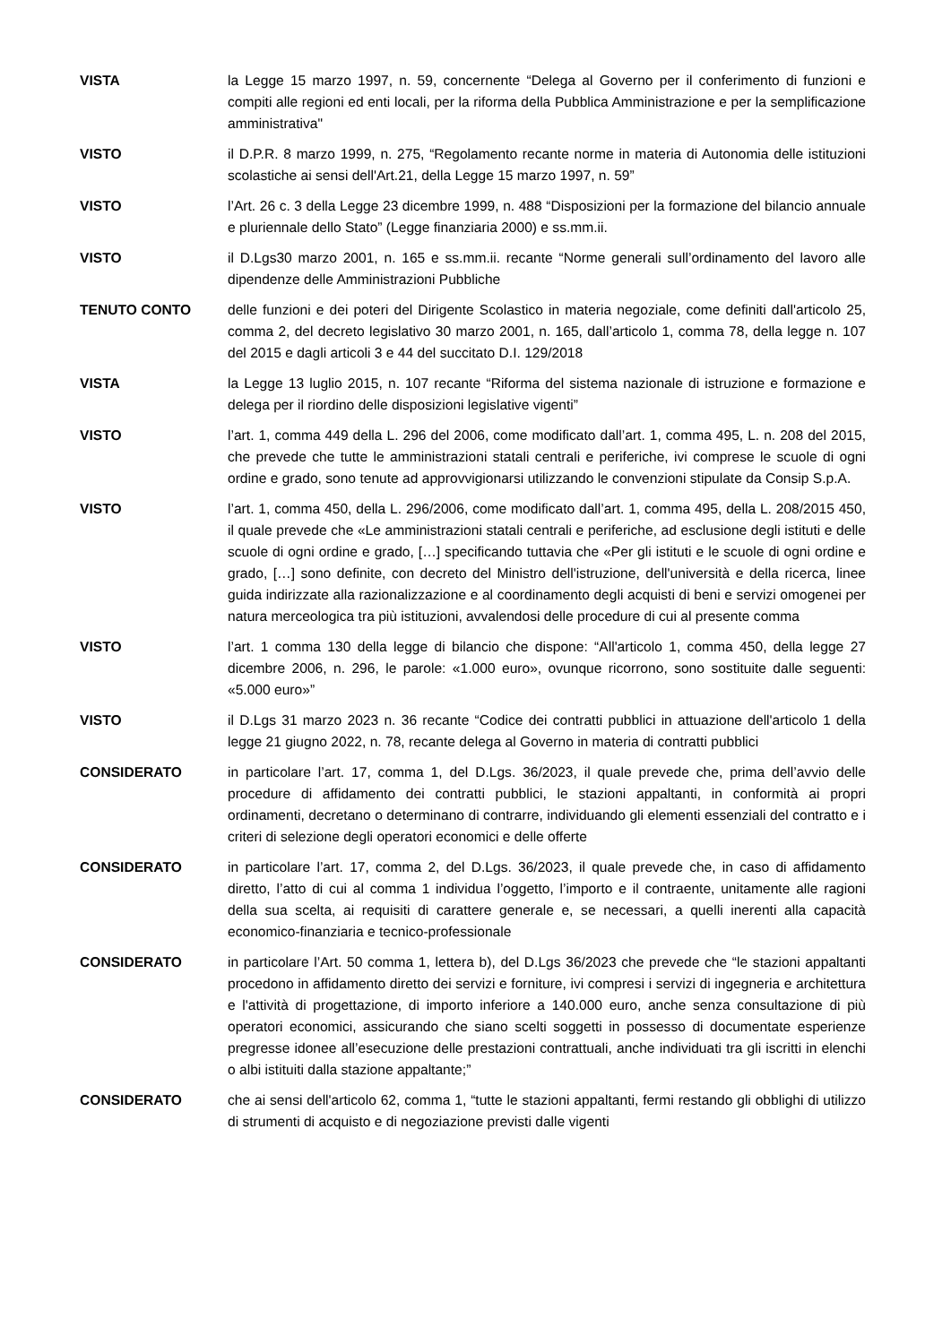VISTA la Legge 15 marzo 1997, n. 59, concernente “Delega al Governo per il conferimento di funzioni e compiti alle regioni ed enti locali, per la riforma della Pubblica Amministrazione e per la semplificazione amministrativa"
VISTO il D.P.R. 8 marzo 1999, n. 275, “Regolamento recante norme in materia di Autonomia delle istituzioni scolastiche ai sensi dell'Art.21, della Legge 15 marzo 1997, n. 59”
VISTO l’Art. 26 c. 3 della Legge 23 dicembre 1999, n. 488 “Disposizioni per la formazione del bilancio annuale e pluriennale dello Stato” (Legge finanziaria 2000) e ss.mm.ii.
VISTO il D.Lgs30 marzo 2001, n. 165 e ss.mm.ii. recante “Norme generali sull’ordinamento del lavoro alle dipendenze delle Amministrazioni Pubbliche
TENUTO CONTO delle funzioni e dei poteri del Dirigente Scolastico in materia negoziale, come definiti dall'articolo 25, comma 2, del decreto legislativo 30 marzo 2001, n. 165, dall’articolo 1, comma 78, della legge n. 107 del 2015 e dagli articoli 3 e 44 del succitato D.I. 129/2018
VISTA la Legge 13 luglio 2015, n. 107 recante “Riforma del sistema nazionale di istruzione e formazione e delega per il riordino delle disposizioni legislative vigenti”
VISTO l’art. 1, comma 449 della L. 296 del 2006, come modificato dall’art. 1, comma 495, L. n. 208 del 2015, che prevede che tutte le amministrazioni statali centrali e periferiche, ivi comprese le scuole di ogni ordine e grado, sono tenute ad approvvigionarsi utilizzando le convenzioni stipulate da Consip S.p.A.
VISTO l’art. 1, comma 450, della L. 296/2006, come modificato dall’art. 1, comma 495, della L. 208/2015 450, il quale prevede che «Le amministrazioni statali centrali e periferiche, ad esclusione degli istituti e delle scuole di ogni ordine e grado, […] specificando tuttavia che «Per gli istituti e le scuole di ogni ordine e grado, […] sono definite, con decreto del Ministro dell'istruzione, dell'università e della ricerca, linee guida indirizzate alla razionalizzazione e al coordinamento degli acquisti di beni e servizi omogenei per natura merceologica tra più istituzioni, avvalendosi delle procedure di cui al presente comma
VISTO l’art. 1 comma 130 della legge di bilancio che dispone: “All'articolo 1, comma 450, della legge 27 dicembre 2006, n. 296, le parole: «1.000 euro», ovunque ricorrono, sono sostituite dalle seguenti: «5.000 euro»”
VISTO il D.Lgs 31 marzo 2023 n. 36 recante “Codice dei contratti pubblici in attuazione dell'articolo 1 della legge 21 giugno 2022, n. 78, recante delega al Governo in materia di contratti pubblici
CONSIDERATO in particolare l’art. 17, comma 1, del D.Lgs. 36/2023, il quale prevede che, prima dell’avvio delle procedure di affidamento dei contratti pubblici, le stazioni appaltanti, in conformità ai propri ordinamenti, decretano o determinano di contrarre, individuando gli elementi essenziali del contratto e i criteri di selezione degli operatori economici e delle offerte
CONSIDERATO in particolare l’art. 17, comma 2, del D.Lgs. 36/2023, il quale prevede che, in caso di affidamento diretto, l’atto di cui al comma 1 individua l’oggetto, l’importo e il contraente, unitamente alle ragioni della sua scelta, ai requisiti di carattere generale e, se necessari, a quelli inerenti alla capacità economico-finanziaria e tecnico-professionale
CONSIDERATO in particolare l’Art. 50 comma 1, lettera b), del D.Lgs 36/2023 che prevede che “le stazioni appaltanti procedono in affidamento diretto dei servizi e forniture, ivi compresi i servizi di ingegneria e architettura e l'attività di progettazione, di importo inferiore a 140.000 euro, anche senza consultazione di più operatori economici, assicurando che siano scelti soggetti in possesso di documentate esperienze pregresse idonee all’esecuzione delle prestazioni contrattuali, anche individuati tra gli iscritti in elenchi o albi istituiti dalla stazione appaltante;”
CONSIDERATO che ai sensi dell'articolo 62, comma 1, “tutte le stazioni appaltanti, fermi restando gli obblighi di utilizzo di strumenti di acquisto e di negoziazione previsti dalle vigenti